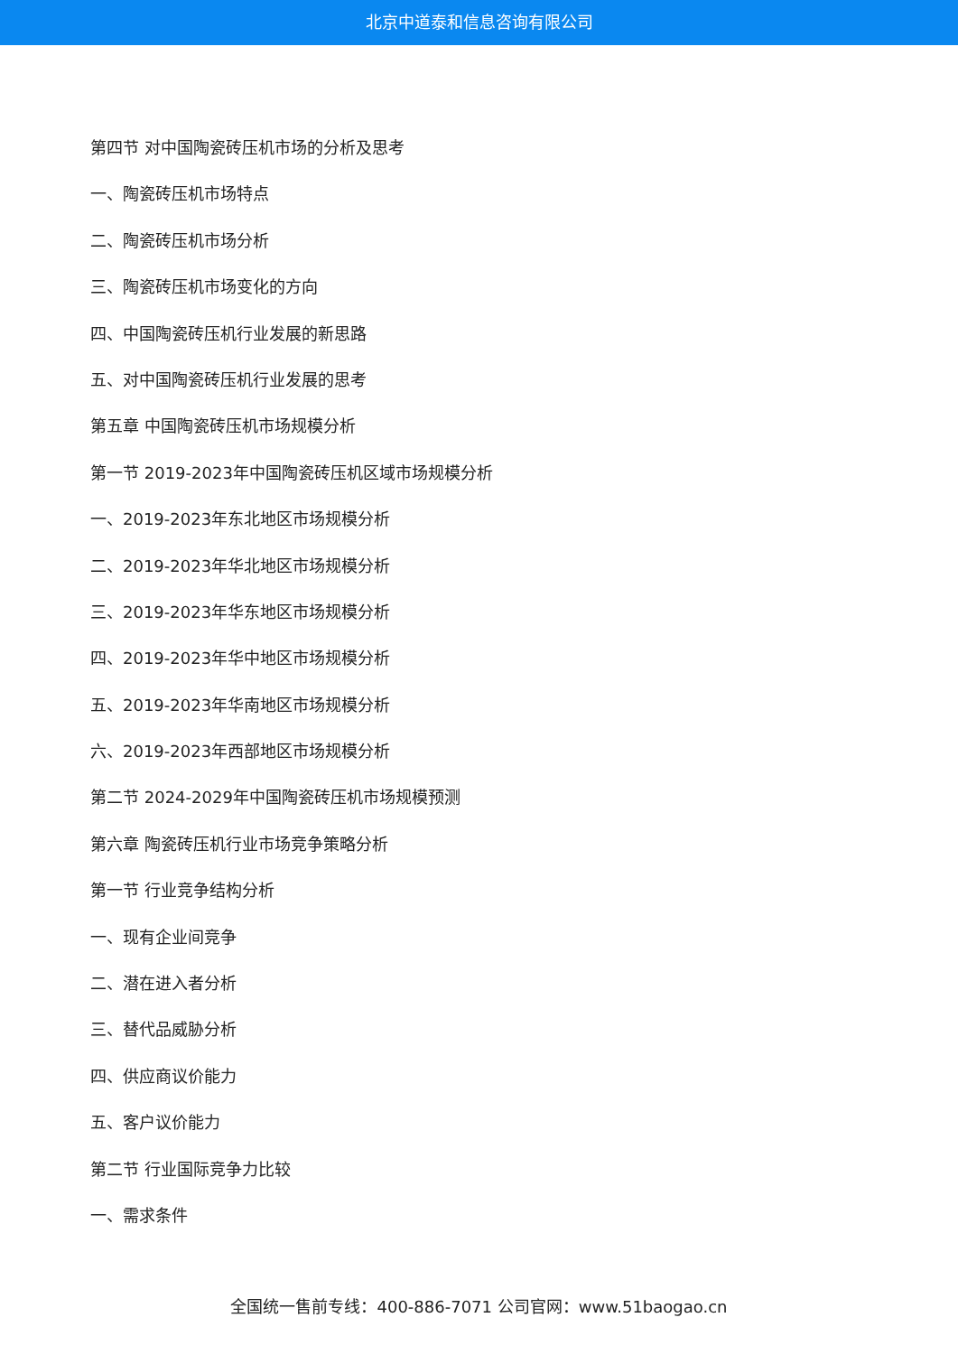北京中道泰和信息咨询有限公司
第四节 对中国陶瓷砖压机市场的分析及思考
一、陶瓷砖压机市场特点
二、陶瓷砖压机市场分析
三、陶瓷砖压机市场变化的方向
四、中国陶瓷砖压机行业发展的新思路
五、对中国陶瓷砖压机行业发展的思考
第五章 中国陶瓷砖压机市场规模分析
第一节 2019-2023年中国陶瓷砖压机区域市场规模分析
一、2019-2023年东北地区市场规模分析
二、2019-2023年华北地区市场规模分析
三、2019-2023年华东地区市场规模分析
四、2019-2023年华中地区市场规模分析
五、2019-2023年华南地区市场规模分析
六、2019-2023年西部地区市场规模分析
第二节 2024-2029年中国陶瓷砖压机市场规模预测
第六章 陶瓷砖压机行业市场竞争策略分析
第一节 行业竞争结构分析
一、现有企业间竞争
二、潜在进入者分析
三、替代品威胁分析
四、供应商议价能力
五、客户议价能力
第二节 行业国际竞争力比较
一、需求条件
全国统一售前专线：400-886-7071 公司官网：www.51baogao.cn